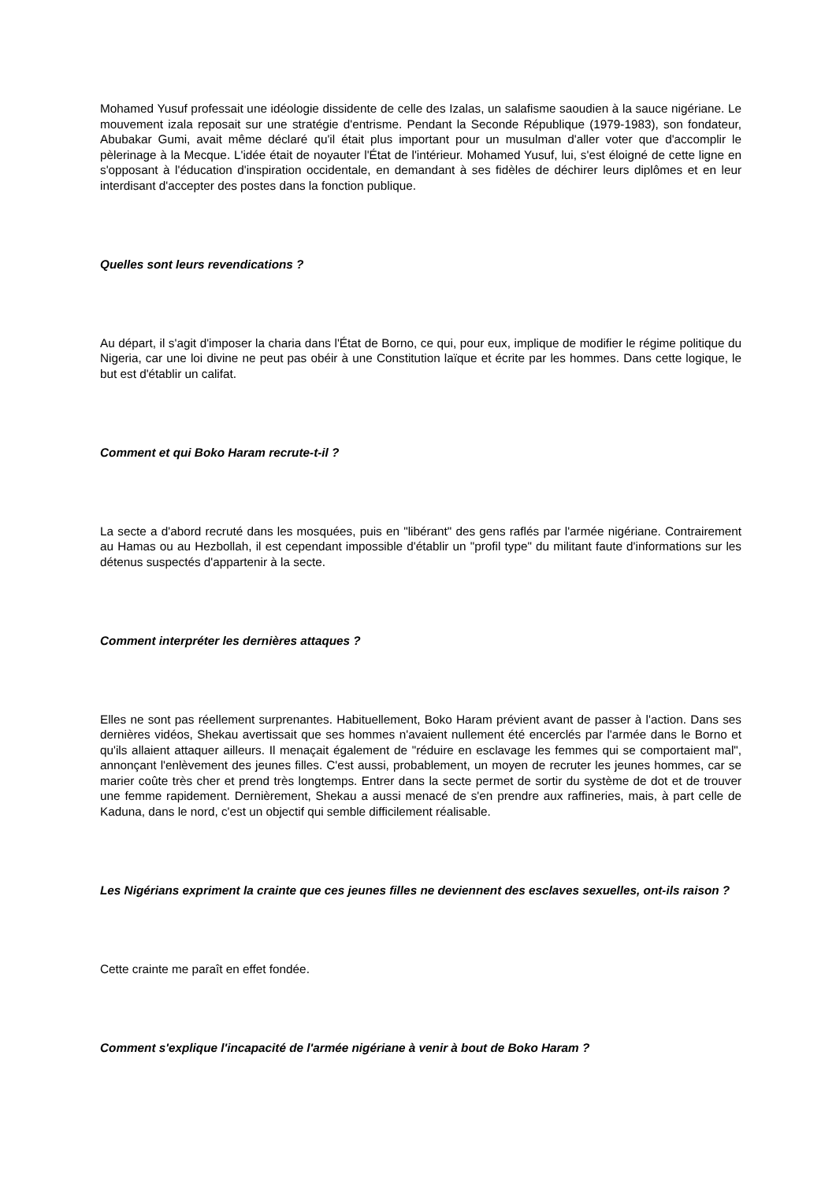Mohamed Yusuf professait une idéologie dissidente de celle des Izalas, un salafisme saoudien à la sauce nigériane. Le mouvement izala reposait sur une stratégie d'entrisme. Pendant la Seconde République (1979-1983), son fondateur, Abubakar Gumi, avait même déclaré qu'il était plus important pour un musulman d'aller voter que d'accomplir le pèlerinage à la Mecque. L'idée était de noyauter l'État de l'intérieur. Mohamed Yusuf, lui, s'est éloigné de cette ligne en s'opposant à l'éducation d'inspiration occidentale, en demandant à ses fidèles de déchirer leurs diplômes et en leur interdisant d'accepter des postes dans la fonction publique.
Quelles sont leurs revendications ?
Au départ, il s'agit d'imposer la charia dans l'État de Borno, ce qui, pour eux, implique de modifier le régime politique du Nigeria, car une loi divine ne peut pas obéir à une Constitution laïque et écrite par les hommes. Dans cette logique, le but est d'établir un califat.
Comment et qui Boko Haram recrute-t-il ?
La secte a d'abord recruté dans les mosquées, puis en "libérant" des gens raflés par l'armée nigériane. Contrairement au Hamas ou au Hezbollah, il est cependant impossible d'établir un "profil type" du militant faute d'informations sur les détenus suspectés d'appartenir à la secte.
Comment interpréter les dernières attaques ?
Elles ne sont pas réellement surprenantes. Habituellement, Boko Haram prévient avant de passer à l'action. Dans ses dernières vidéos, Shekau avertissait que ses hommes n'avaient nullement été encerclés par l'armée dans le Borno et qu'ils allaient attaquer ailleurs. Il menaçait également de "réduire en esclavage les femmes qui se comportaient mal", annonçant l'enlèvement des jeunes filles. C'est aussi, probablement, un moyen de recruter les jeunes hommes, car se marier coûte très cher et prend très longtemps. Entrer dans la secte permet de sortir du système de dot et de trouver une femme rapidement. Dernièrement, Shekau a aussi menacé de s'en prendre aux raffineries, mais, à part celle de Kaduna, dans le nord, c'est un objectif qui semble difficilement réalisable.
Les Nigérians expriment la crainte que ces jeunes filles ne deviennent des esclaves sexuelles, ont-ils raison ?
Cette crainte me paraît en effet fondée.
Comment s'explique l'incapacité de l'armée nigériane à venir à bout de Boko Haram ?